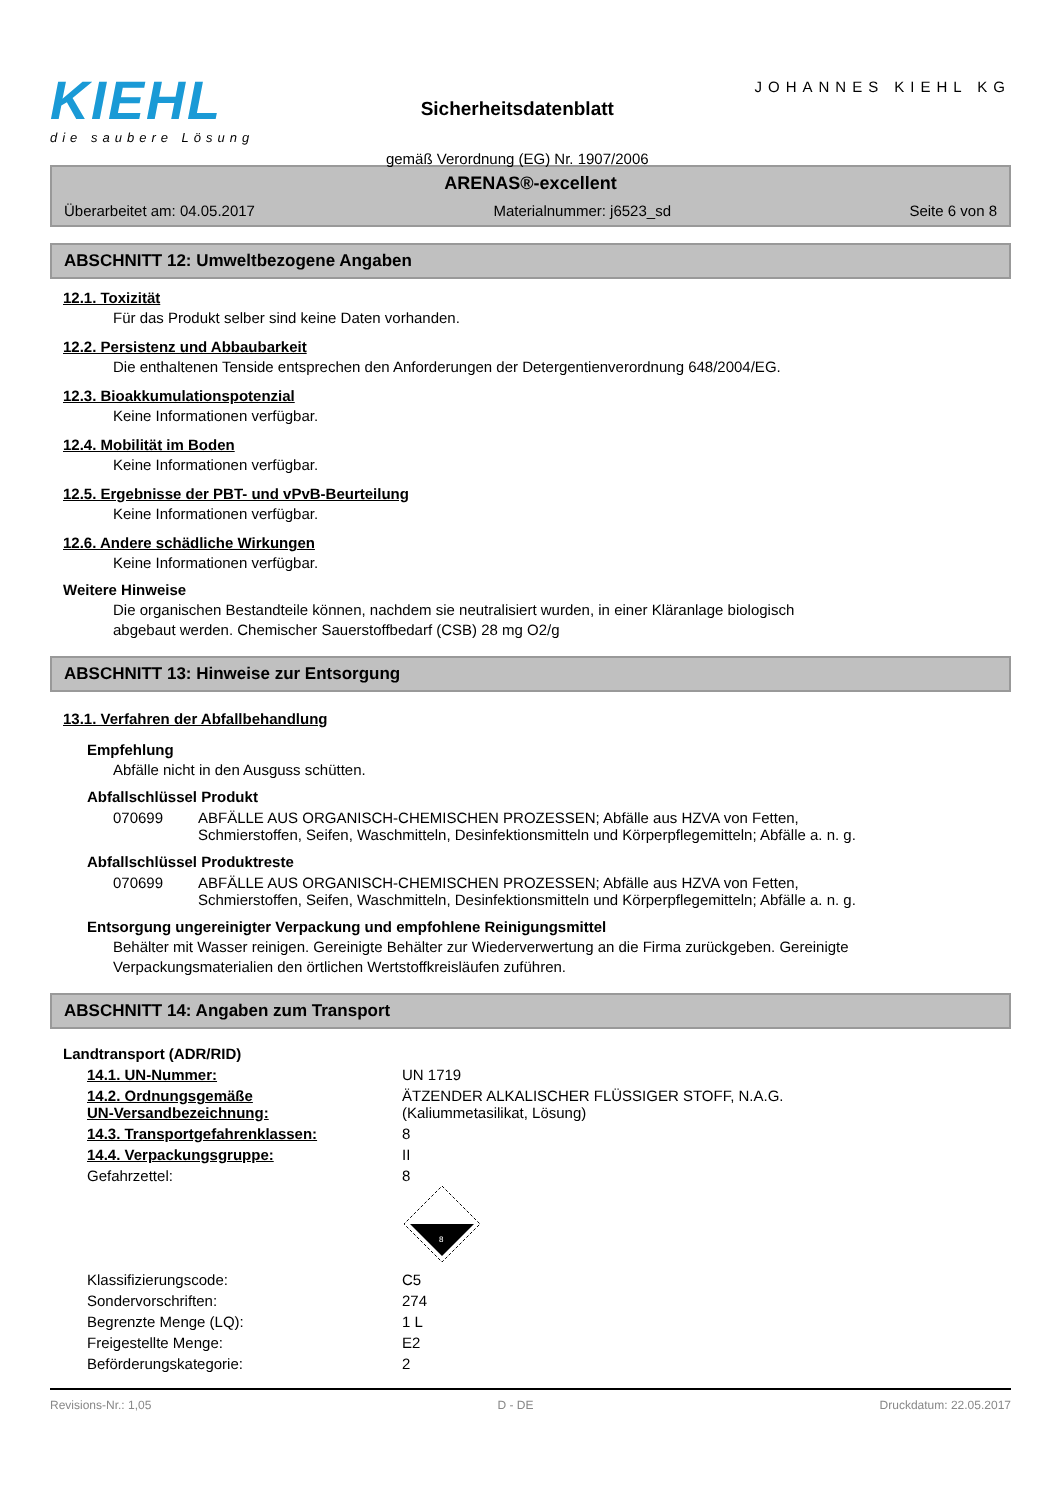KIEHL
die saubere Lösung
Sicherheitsdatenblatt
gemäß Verordnung (EG) Nr. 1907/2006
JOHANNES KIEHL KG
ARENAS®-excellent
Überarbeitet am: 04.05.2017 Materialnummer: j6523_sd Seite 6 von 8
ABSCHNITT 12: Umweltbezogene Angaben
12.1. Toxizität
Für das Produkt selber sind keine Daten vorhanden.
12.2. Persistenz und Abbaubarkeit
Die enthaltenen Tenside entsprechen den Anforderungen der Detergentienverordnung 648/2004/EG.
12.3. Bioakkumulationspotenzial
Keine Informationen verfügbar.
12.4. Mobilität im Boden
Keine Informationen verfügbar.
12.5. Ergebnisse der PBT- und vPvB-Beurteilung
Keine Informationen verfügbar.
12.6. Andere schädliche Wirkungen
Keine Informationen verfügbar.
Weitere Hinweise
Die organischen Bestandteile können, nachdem sie neutralisiert wurden, in einer Kläranlage biologisch
abgebaut werden. Chemischer Sauerstoffbedarf (CSB) 28 mg O2/g
ABSCHNITT 13: Hinweise zur Entsorgung
13.1. Verfahren der Abfallbehandlung
Empfehlung
Abfälle nicht in den Ausguss schütten.
Abfallschlüssel Produkt
| 070699 | ABFÄLLE AUS ORGANISCH-CHEMISCHEN PROZESSEN; Abfälle aus HZVA von Fetten, Schmierstoffen, Seifen, Waschmitteln, Desinfektionsmitteln und Körperpflegemitteln; Abfälle a. n. g. |
Abfallschlüssel Produktreste
| 070699 | ABFÄLLE AUS ORGANISCH-CHEMISCHEN PROZESSEN; Abfälle aus HZVA von Fetten, Schmierstoffen, Seifen, Waschmitteln, Desinfektionsmitteln und Körperpflegemitteln; Abfälle a. n. g. |
Entsorgung ungereinigter Verpackung und empfohlene Reinigungsmittel
Behälter mit Wasser reinigen. Gereinigte Behälter zur Wiederverwertung an die Firma zurückgeben. Gereinigte
Verpackungsmaterialien den örtlichen Wertstoffkreisläufen zuführen.
ABSCHNITT 14: Angaben zum Transport
Landtransport (ADR/RID)
| 14.1. UN-Nummer: | UN 1719 |
| 14.2. Ordnungsgemäße UN-Versandbezeichnung: | ÄTZENDER ALKALISCHER FLÜSSIGER STOFF, N.A.G. (Kaliummetasilikat, Lösung) |
| 14.3. Transportgefahrenklassen: | 8 |
| 14.4. Verpackungsgruppe: | II |
| Gefahrzettel: | 8 8 |
| Klassifizierungscode: | C5 |
| Sondervorschriften: | 274 |
| Begrenzte Menge (LQ): | 1 L |
| Freigestellte Menge: | E2 |
| Beförderungskategorie: | 2 |
Revisions-Nr.: 1,05 D - DE Druckdatum: 22.05.2017